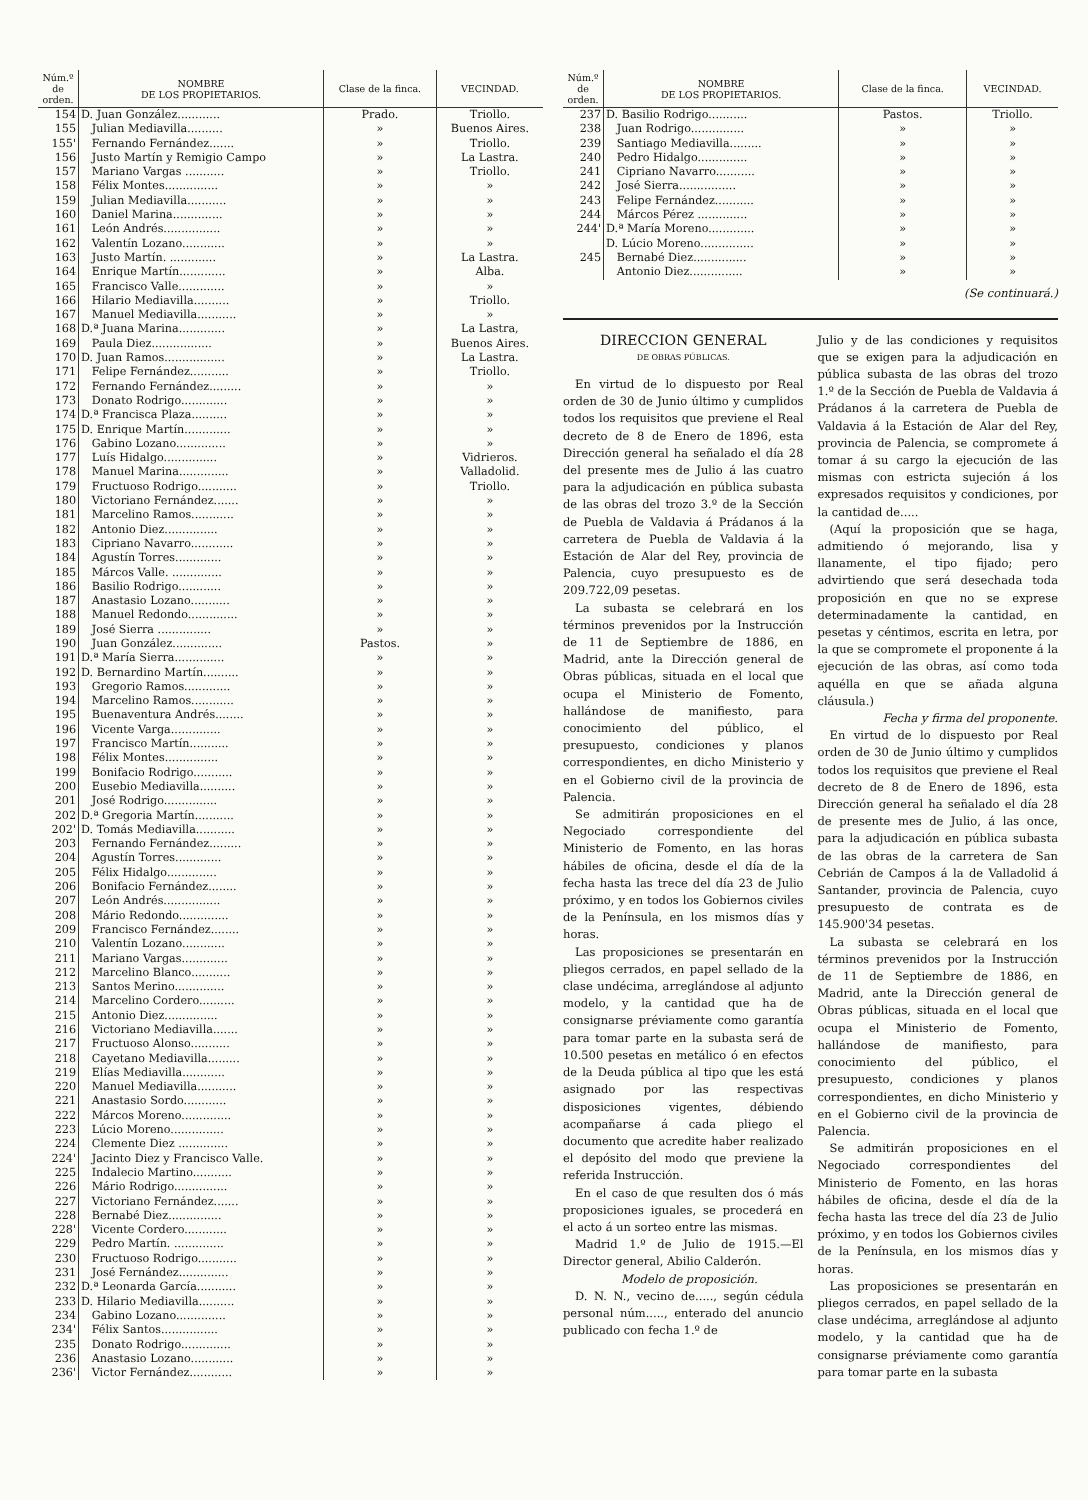| Núm.º de orden. | NOMBRE DE LOS PROPIETARIOS. | Clase de la finca. | VECINDAD. |
| --- | --- | --- | --- |
| 154 | D. Juan González............ | Prado. | Triollo. |
| 155 | Julian Mediavilla.......... | » | Buenos Aires. |
| 155' | Fernando Fernández....... | » | Triollo. |
| 156 | Justo Martín y Remigio Campo | » | La Lastra. |
| 157 | Mariano Vargas ........... | » | Triollo. |
| 158 | Félix Montes............... | » | » |
| 159 | Julian Mediavilla........... | » | » |
| 160 | Daniel Marina.............. | » | » |
| 161 | León Andrés................ | » | » |
| 162 | Valentín Lozano............ | » | » |
| 163 | Justo Martín. ............. | » | La Lastra. |
| 164 | Enrique Martín............. | » | Alba. |
| 165 | Francisco Valle............. | » | » |
| 166 | Hilario Mediavilla.......... | » | Triollo. |
| 167 | Manuel Mediavilla........... | » | » |
| 168 | D.ª Juana Marina............. | » | La Lastra, |
| 169 | Paula Diez................. | » | Buenos Aires. |
| 170 | D. Juan Ramos................. | » | La Lastra. |
| 171 | Felipe Fernández........... | » | Triollo. |
| 172 | Fernando Fernández......... | » | » |
| 173 | Donato Rodrigo............. | » | » |
| 174 | D.ª Francisca Plaza.......... | » | » |
| 175 | D. Enrique Martín............. | » | » |
| 176 | Gabino Lozano.............. | » | » |
| 177 | Luís Hidalgo............... | » | Vidrieros. |
| 178 | Manuel Marina.............. | » | Valladolid. |
| 179 | Fructuoso Rodrigo........... | » | Triollo. |
| 180 | Victoriano Fernández....... | » | » |
| 181 | Marcelino Ramos............ | » | » |
| 182 | Antonio Diez............... | » | » |
| 183 | Cipriano Navarro............ | » | » |
| 184 | Agustín Torres............. | » | » |
| 185 | Márcos Valle. .............. | » | » |
| 186 | Basilio Rodrigo............ | » | » |
| 187 | Anastasio Lozano........... | » | » |
| 188 | Manuel Redondo.............. | » | » |
| 189 | José Sierra ............... | » | » |
| 190 | Juan González.............. | Pastos. | » |
| 191 | D.ª María Sierra.............. | » | » |
| 192 | D. Bernardino Martín.......... | » | » |
| 193 | Gregorio Ramos............. | » | » |
| 194 | Marcelino Ramos............ | » | » |
| 195 | Buenaventura Andrés........ | » | » |
| 196 | Vicente Varga.............. | » | » |
| 197 | Francisco Martín........... | » | » |
| 198 | Félix Montes............... | » | » |
| 199 | Bonifacio Rodrigo........... | » | » |
| 200 | Eusebio Mediavilla.......... | » | » |
| 201 | José Rodrigo............... | » | » |
| 202 | D.ª Gregoria Martín........... | » | » |
| 202' | D. Tomás Mediavilla........... | » | » |
| 203 | Fernando Fernández......... | » | » |
| 204 | Agustín Torres............. | » | » |
| 205 | Félix Hidalgo.............. | » | » |
| 206 | Bonifacio Fernández........ | » | » |
| 207 | León Andrés................ | » | » |
| 208 | Mário Redondo.............. | » | » |
| 209 | Francisco Fernández........ | » | » |
| 210 | Valentín Lozano............ | » | » |
| 211 | Mariano Vargas............. | » | » |
| 212 | Marcelino Blanco........... | » | » |
| 213 | Santos Merino.............. | » | » |
| 214 | Marcelino Cordero.......... | » | » |
| 215 | Antonio Diez............... | » | » |
| 216 | Victoriano Mediavilla....... | » | » |
| 217 | Fructuoso Alonso........... | » | » |
| 218 | Cayetano Mediavilla......... | » | » |
| 219 | Elías Mediavilla............ | » | » |
| 220 | Manuel Mediavilla........... | » | » |
| 221 | Anastasio Sordo............ | » | » |
| 222 | Márcos Moreno.............. | » | » |
| 223 | Lúcio Moreno............... | » | » |
| 224 | Clemente Diez .............. | » | » |
| 224' | Jacinto Diez y Francisco Valle. | » | » |
| 225 | Indalecio Martino........... | » | » |
| 226 | Mário Rodrigo............... | » | » |
| 227 | Victoriano Fernández....... | » | » |
| 228 | Bernabé Diez............... | » | » |
| 228' | Vicente Cordero............ | » | » |
| 229 | Pedro Martín. .............. | » | » |
| 230 | Fructuoso Rodrigo........... | » | » |
| 231 | José Fernández.............. | » | » |
| 232 | D.ª Leonarda García........... | » | » |
| 233 | D. Hilario Mediavilla.......... | » | » |
| 234 | Gabino Lozano.............. | » | » |
| 234' | Félix Santos................ | » | » |
| 235 | Donato Rodrigo.............. | » | » |
| 236 | Anastasio Lozano............ | » | » |
| 236' | Victor Fernández............ | » | » |
| Núm.º de orden. | NOMBRE DE LOS PROPIETARIOS. | Clase de la finca. | VECINDAD. |
| --- | --- | --- | --- |
| 237 | D. Basilio Rodrigo........... | Pastos. | Triollo. |
| 238 | Juan Rodrigo............... | » | » |
| 239 | Santiago Mediavilla......... | » | » |
| 240 | Pedro Hidalgo.............. | » | » |
| 241 | Cipriano Navarro........... | » | » |
| 242 | José Sierra................ | » | » |
| 243 | Felipe Fernández........... | » | » |
| 244 | Márcos Pérez .............. | » | » |
| 244' | D.ª María Moreno............. | » | » |
| 245 | D. Lúcio Moreno............... | » | » |
| | Bernabé Diez............... | » | » |
| | Antonio Diez............... | » | » |
(Se continuará.)
DIRECCION GENERAL
DE OBRAS PÚBLICAS.
En virtud de lo dispuesto por Real orden de 30 de Junio último y cumplidos todos los requisitos que previene el Real decreto de 8 de Enero de 1896, esta Dirección general ha señalado el día 28 del presente mes de Julio á las cuatro para la adjudicación en pública subasta de las obras del trozo 3.º de la Sección de Puebla de Valdavia á Prádanos á la carretera de Puebla de Valdavia á la Estación de Alar del Rey, provincia de Palencia, cuyo presupuesto es de 209.722,09 pesetas.
La subasta se celebrará en los términos prevenidos por la Instrucción de 11 de Septiembre de 1886, en Madrid, ante la Dirección general de Obras públicas, situada en el local que ocupa el Ministerio de Fomento, hallándose de manifiesto, para conocimiento del público, el presupuesto, condiciones y planos correspondientes, en dicho Ministerio y en el Gobierno civil de la provincia de Palencia.
Se admitirán proposiciones en el Negociado correspondiente del Ministerio de Fomento, en las horas hábiles de oficina, desde el día de la fecha hasta las trece del día 23 de Julio próximo, y en todos los Gobiernos civiles de la Península, en los mismos días y horas.
Las proposiciones se presentarán en pliegos cerrados, en papel sellado de la clase undécima, arreglándose al adjunto modelo, y la cantidad que ha de consignarse préviamente como garantía para tomar parte en la subasta será de 10.500 pesetas en metálico ó en efectos de la Deuda pública al tipo que les está asignado por las respectivas disposiciones vigentes, débiendo acompañarse á cada pliego el documento que acredite haber realizado el depósito del modo que previene la referida Instrucción.
En el caso de que resulten dos ó más proposiciones iguales, se procederá en el acto á un sorteo entre las mismas.
Madrid 1.º de Julio de 1915.—El Director general, Abilio Calderón.
Modelo de proposición.
D. N. N., vecino de....., según cédula personal núm....., enterado del anuncio publicado con fecha 1.º de
Julio y de las condiciones y requisitos que se exigen para la adjudicación en pública subasta de las obras del trozo 1.º de la Sección de Puebla de Valdavia á Prádanos á la carretera de Puebla de Valdavia á la Estación de Alar del Rey, provincia de Palencia, se compromete á tomar á su cargo la ejecución de las mismas con estricta sujeción á los expresados requisitos y condiciones, por la cantidad de.....
(Aquí la proposición que se haga, admitiendo ó mejorando, lisa y llanamente, el tipo fijado; pero advirtiendo que será desechada toda proposición en que no se exprese determinadamente la cantidad, en pesetas y céntimos, escrita en letra, por la que se compromete el proponente á la ejecución de las obras, así como toda aquélla en que se añada alguna cláusula.)
Fecha y firma del proponente.
En virtud de lo dispuesto por Real orden de 30 de Junio último y cumplidos todos los requisitos que previene el Real decreto de 8 de Enero de 1896, esta Dirección general ha señalado el día 28 de presente mes de Julio, á las once, para la adjudicación en pública subasta de las obras de la carretera de San Cebrián de Campos á la de Valladolid á Santander, provincia de Palencia, cuyo presupuesto de contrata es de 145.900'34 pesetas.
La subasta se celebrará en los términos prevenidos por la Instrucción de 11 de Septiembre de 1886, en Madrid, ante la Dirección general de Obras públicas, situada en el local que ocupa el Ministerio de Fomento, hallándose de manifiesto, para conocimiento del público, el presupuesto, condiciones y planos correspondientes, en dicho Ministerio y en el Gobierno civil de la provincia de Palencia.
Se admitirán proposiciones en el Negociado correspondientes del Ministerio de Fomento, en las horas hábiles de oficina, desde el día de la fecha hasta las trece del día 23 de Julio próximo, y en todos los Gobiernos civiles de la Península, en los mismos días y horas.
Las proposiciones se presentarán en pliegos cerrados, en papel sellado de la clase undécima, arreglándose al adjunto modelo, y la cantidad que ha de consignarse préviamente como garantía para tomar parte en la subasta